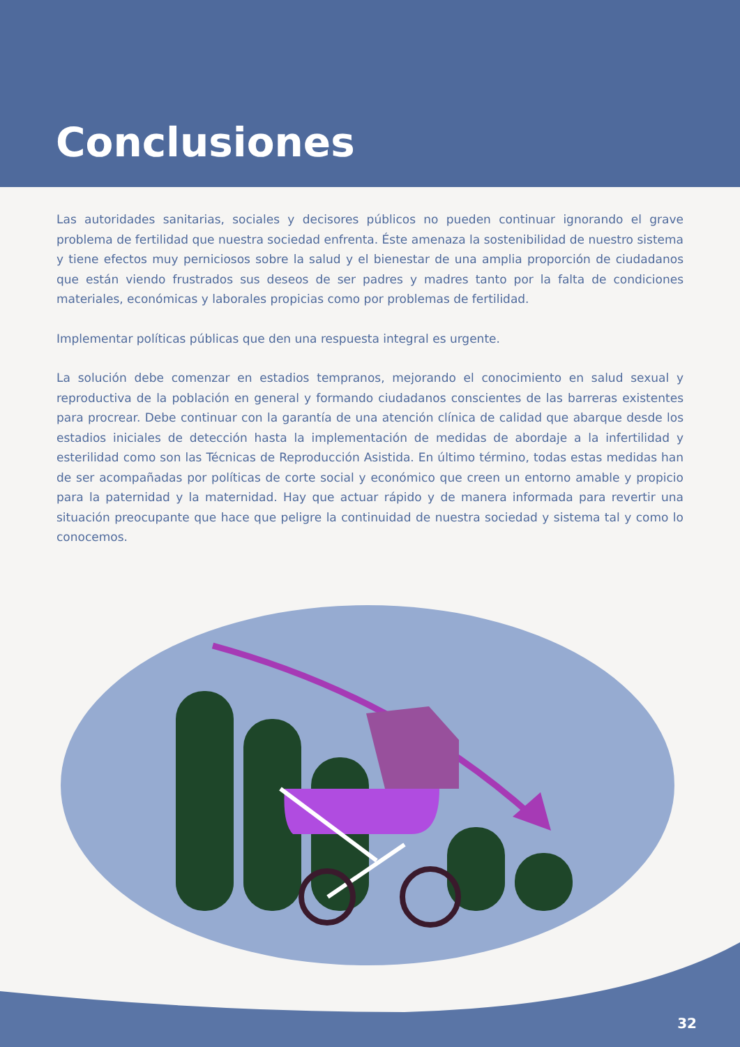Conclusiones
Las autoridades sanitarias, sociales y decisores públicos no pueden continuar ignorando el grave problema de fertilidad que nuestra sociedad enfrenta. Éste amenaza la sostenibilidad de nuestro sistema y tiene efectos muy perniciosos sobre la salud y el bienestar de una amplia proporción de ciudadanos que están viendo frustrados sus deseos de ser padres y madres tanto por la falta de condiciones materiales, económicas y laborales propicias como por problemas de fertilidad.
Implementar políticas públicas que den una respuesta integral es urgente.
La solución debe comenzar en estadios tempranos, mejorando el conocimiento en salud sexual y reproductiva de la población en general y formando ciudadanos conscientes de las barreras existentes para procrear. Debe continuar con la garantía de una atención clínica de calidad que abarque desde los estadios iniciales de detección hasta la implementación de medidas de abordaje a la infertilidad y esterilidad como son las Técnicas de Reproducción Asistida. En último término, todas estas medidas han de ser acompañadas por políticas de corte social y económico que creen un entorno amable y propicio para la paternidad y la maternidad. Hay que actuar rápido y de manera informada para revertir una situación preocupante que hace que peligre la continuidad de nuestra sociedad y sistema tal y como lo conocemos.
32